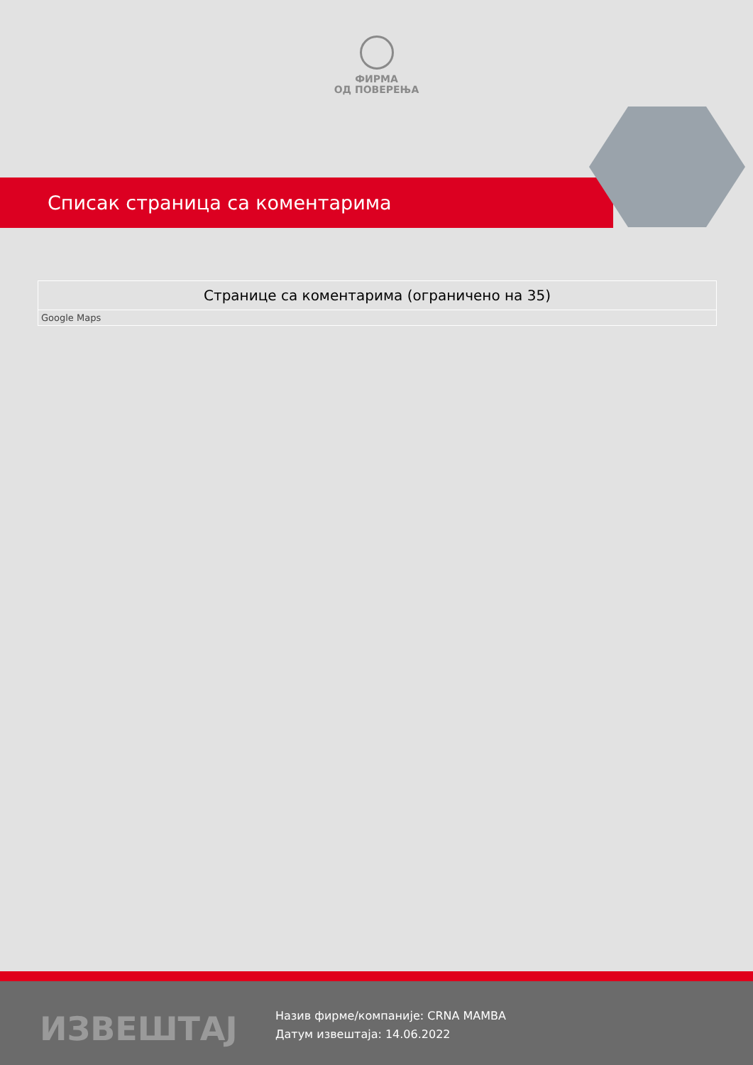ФИРМА
ОД ПОВЕРЕЊА
Списак страница са коментарима
| Странице са коментарима (ограничено на 35) |
| --- |
| Google Maps |
ИЗВЕШТАЈ
Назив фирме/компаније: CRNA MAMBA
Датум извештаја: 14.06.2022